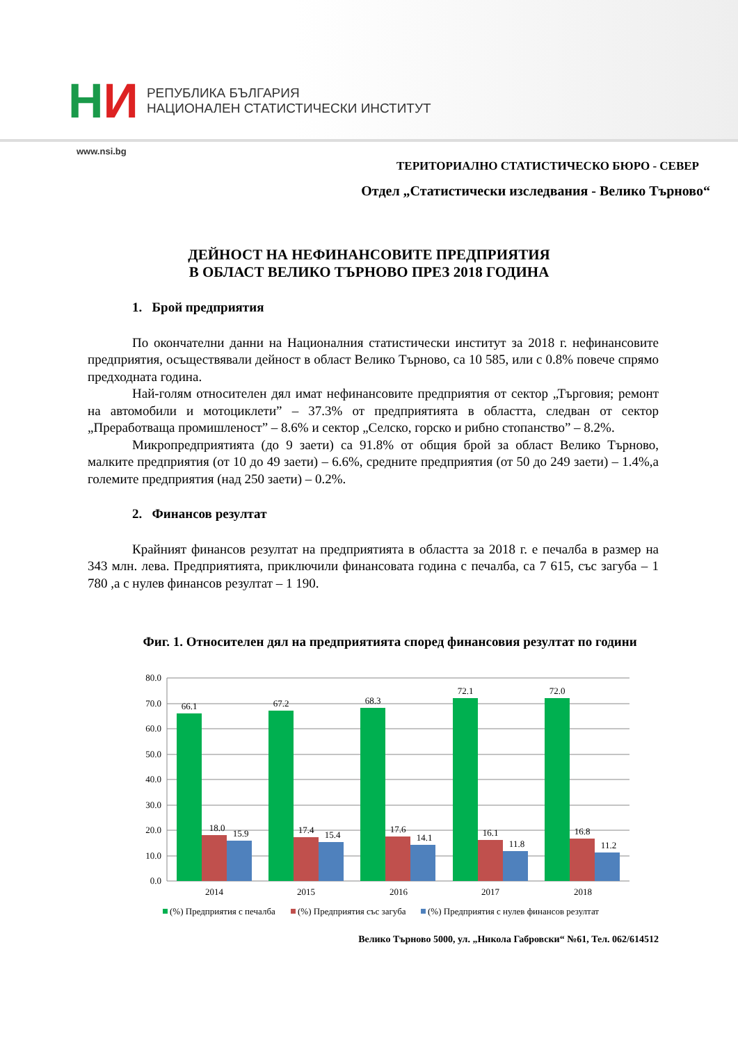НИ
РЕПУБЛИКА БЪЛГАРИЯ
НАЦИОНАЛЕН СТАТИСТИЧЕСКИ ИНСТИТУТ
www.nsi.bg
ТЕРИТОРИАЛНО СТАТИСТИЧЕСКО БЮРО - СЕВЕР
Отдел „Статистически изследвания - Велико Търново“
ДЕЙНОСТ НА НЕФИНАНСОВИТЕ ПРЕДПРИЯТИЯ
В ОБЛАСТ ВЕЛИКО ТЪРНОВО ПРЕЗ 2018 ГОДИНА
1. Брой предприятия
По окончателни данни на Националния статистически институт за 2018 г. нефинансовите предприятия, осъществявали дейност в област Велико Търново, са 10 585, или с 0.8% повече спрямо предходната година.
Най-голям относителен дял имат нефинансовите предприятия от сектор „Търговия; ремонт на автомобили и мотоциклети” – 37.3% от предприятията в областта, следван от сектор „Преработваща промишленост” – 8.6% и сектор „Селско, горско и рибно стопанство” – 8.2%.
Микропредприятията (до 9 заети) са 91.8% от общия брой за област Велико Търново, малките предприятия (от 10 до 49 заети) – 6.6%, средните предприятия (от 50 до 249 заети) – 1.4%,а големите предприятия (над 250 заети) – 0.2%.
2. Финансов резултат
Крайният финансов резултат на предприятията в областта за 2018 г. е печалба в размер на 343 млн. лева. Предприятията, приключили финансовата година с печалба, са 7 615, със загуба – 1 780 ,а с нулев финансов резултат – 1 190.
Фиг. 1. Относителен дял на предприятията според финансовия резултат по години
80.0
70.0
60.0
50.0
40.0
30.0
20.0
10.0
0.0
66.1
67.2
68.3
72.1
72.0
18.0
17.4
17.6
16.1
16.8
15.9
15.4
14.1
11.8
11.2
2014
2015
2016
2017
2018
(%) Предприятия с печалба
(%) Предприятия със загуба
(%) Предприятия с нулев финансов резултат
Велико Търново 5000, ул. „Никола Габровски“ №61, Тел. 062/614512